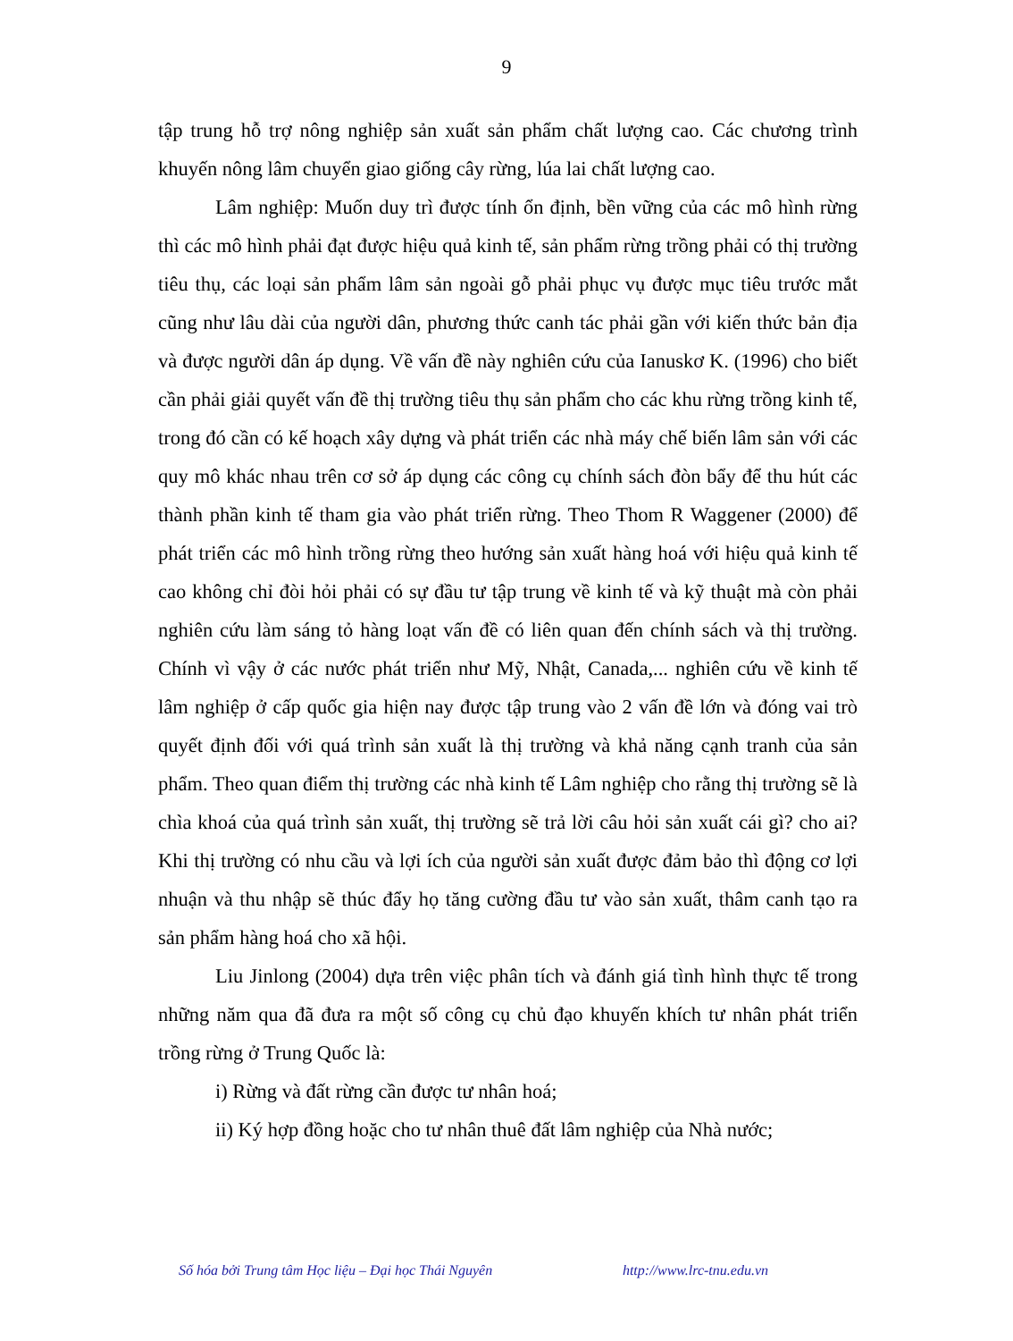9
tập trung hỗ trợ nông nghiệp sản xuất sản phẩm chất lượng cao. Các chương trình khuyến nông lâm chuyển giao giống cây rừng, lúa lai chất lượng cao.
Lâm nghiệp: Muốn duy trì được tính ổn định, bền vững của các mô hình rừng thì các mô hình phải đạt được hiệu quả kinh tế, sản phẩm rừng trồng phải có thị trường tiêu thụ, các loại sản phẩm lâm sản ngoài gỗ phải phục vụ được mục tiêu trước mắt cũng như lâu dài của người dân, phương thức canh tác phải gần với kiến thức bản địa và được người dân áp dụng. Về vấn đề này nghiên cứu của Ianuskơ K. (1996) cho biết cần phải giải quyết vấn đề thị trường tiêu thụ sản phẩm cho các khu rừng trồng kinh tế, trong đó cần có kế hoạch xây dựng và phát triển các nhà máy chế biến lâm sản với các quy mô khác nhau trên cơ sở áp dụng các công cụ chính sách đòn bẩy để thu hút các thành phần kinh tế tham gia vào phát triển rừng. Theo Thom R Waggener (2000) để phát triển các mô hình trồng rừng theo hướng sản xuất hàng hoá với hiệu quả kinh tế cao không chỉ đòi hỏi phải có sự đầu tư tập trung về kinh tế và kỹ thuật mà còn phải nghiên cứu làm sáng tỏ hàng loạt vấn đề có liên quan đến chính sách và thị trường. Chính vì vậy ở các nước phát triển như Mỹ, Nhật, Canada,... nghiên cứu về kinh tế lâm nghiệp ở cấp quốc gia hiện nay được tập trung vào 2 vấn đề lớn và đóng vai trò quyết định đối với quá trình sản xuất là thị trường và khả năng cạnh tranh của sản phẩm. Theo quan điểm thị trường các nhà kinh tế Lâm nghiệp cho rằng thị trường sẽ là chìa khoá của quá trình sản xuất, thị trường sẽ trả lời câu hỏi sản xuất cái gì? cho ai? Khi thị trường có nhu cầu và lợi ích của người sản xuất được đảm bảo thì động cơ lợi nhuận và thu nhập sẽ thúc đẩy họ tăng cường đầu tư vào sản xuất, thâm canh tạo ra sản phẩm hàng hoá cho xã hội.
Liu Jinlong (2004) dựa trên việc phân tích và đánh giá tình hình thực tế trong những năm qua đã đưa ra một số công cụ chủ đạo khuyến khích tư nhân phát triển trồng rừng ở Trung Quốc là:
i) Rừng và đất rừng cần được tư nhân hoá;
ii) Ký hợp đồng hoặc cho tư nhân thuê đất lâm nghiệp của Nhà nước;
Số hóa bởi Trung tâm Học liệu – Đại học Thái Nguyên http://www.lrc-tnu.edu.vn